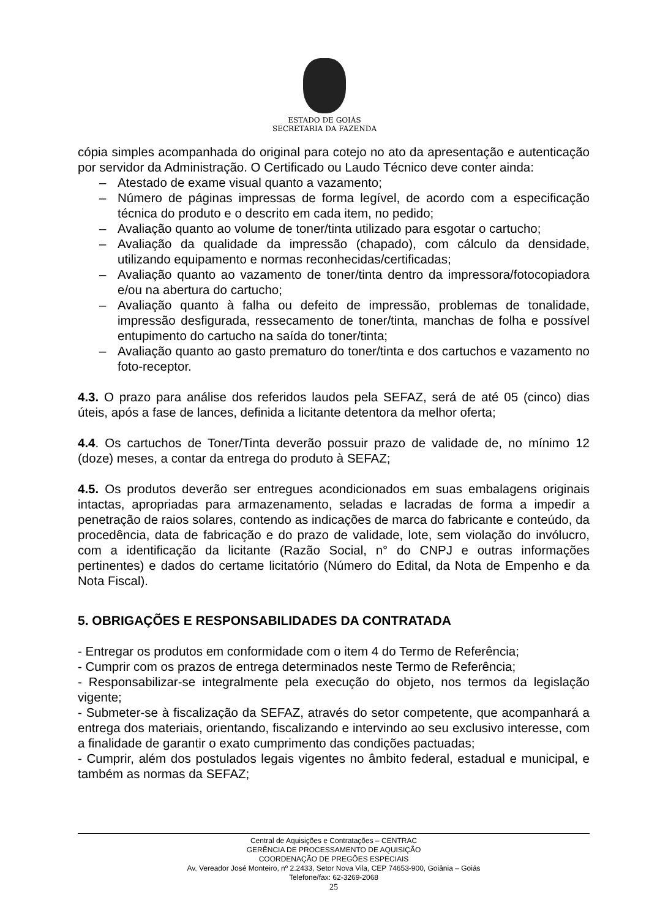ESTADO DE GOIÁS
SECRETARIA DA FAZENDA
cópia simples acompanhada do original para cotejo no ato da apresentação e autenticação por servidor da Administração. O Certificado ou Laudo Técnico deve conter ainda:
– Atestado de exame visual quanto a vazamento;
– Número de páginas impressas de forma legível, de acordo com a especificação técnica do produto e o descrito em cada item, no pedido;
– Avaliação quanto ao volume de toner/tinta utilizado para esgotar o cartucho;
– Avaliação da qualidade da impressão (chapado), com cálculo da densidade, utilizando equipamento e normas reconhecidas/certificadas;
– Avaliação quanto ao vazamento de toner/tinta dentro da impressora/fotocopiadora e/ou na abertura do cartucho;
– Avaliação quanto à falha ou defeito de impressão, problemas de tonalidade, impressão desfigurada, ressecamento de toner/tinta, manchas de folha e possível entupimento do cartucho na saída do toner/tinta;
– Avaliação quanto ao gasto prematuro do toner/tinta e dos cartuchos e vazamento no foto-receptor.
4.3. O prazo para análise dos referidos laudos pela SEFAZ, será de até 05 (cinco) dias úteis, após a fase de lances, definida a licitante detentora da melhor oferta;
4.4. Os cartuchos de Toner/Tinta deverão possuir prazo de validade de, no mínimo 12 (doze) meses, a contar da entrega do produto à SEFAZ;
4.5. Os produtos deverão ser entregues acondicionados em suas embalagens originais intactas, apropriadas para armazenamento, seladas e lacradas de forma a impedir a penetração de raios solares, contendo as indicações de marca do fabricante e conteúdo, da procedência, data de fabricação e do prazo de validade, lote, sem violação do invólucro, com a identificação da licitante (Razão Social, n° do CNPJ e outras informações pertinentes) e dados do certame licitatório (Número do Edital, da Nota de Empenho e da Nota Fiscal).
5. OBRIGAÇÕES E RESPONSABILIDADES DA CONTRATADA
- Entregar os produtos em conformidade com o item 4 do Termo de Referência;
- Cumprir com os prazos de entrega determinados neste Termo de Referência;
- Responsabilizar-se integralmente pela execução do objeto, nos termos da legislação vigente;
- Submeter-se à fiscalização da SEFAZ, através do setor competente, que acompanhará a entrega dos materiais, orientando, fiscalizando e intervindo ao seu exclusivo interesse, com a finalidade de garantir o exato cumprimento das condições pactuadas;
- Cumprir, além dos postulados legais vigentes no âmbito federal, estadual e municipal, e também as normas da SEFAZ;
Central de Aquisições e Contratações – CENTRAC
GERÊNCIA DE PROCESSAMENTO DE AQUISIÇÃO
COORDENAÇÃO DE PREGÕES ESPECIAIS
Av. Vereador José Monteiro, nº 2.2433, Setor Nova Vila, CEP 74653-900, Goiânia – Goiás
Telefone/fax: 62-3269-2068
25